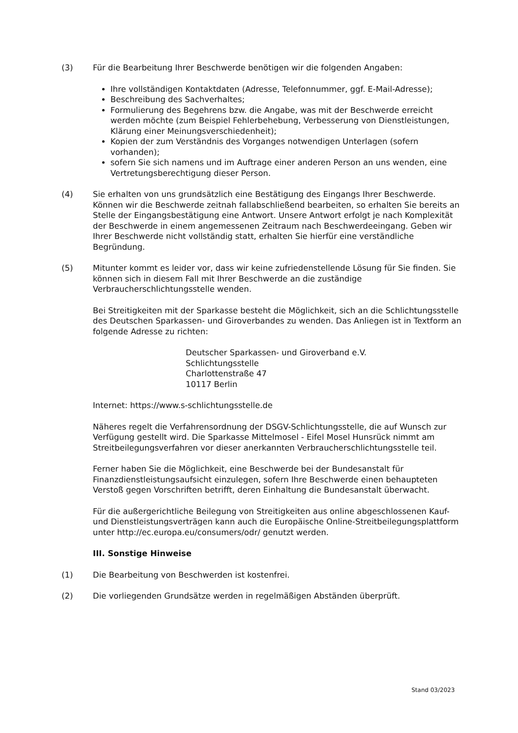(3) Für die Bearbeitung Ihrer Beschwerde benötigen wir die folgenden Angaben:
Ihre vollständigen Kontaktdaten (Adresse, Telefonnummer, ggf. E-Mail-Adresse);
Beschreibung des Sachverhaltes;
Formulierung des Begehrens bzw. die Angabe, was mit der Beschwerde erreicht werden möchte (zum Beispiel Fehlerbehebung, Verbesserung von Dienstleistungen, Klärung einer Meinungsverschiedenheit);
Kopien der zum Verständnis des Vorganges notwendigen Unterlagen (sofern vorhanden);
sofern Sie sich namens und im Auftrage einer anderen Person an uns wenden, eine Vertretungsberechtigung dieser Person.
(4) Sie erhalten von uns grundsätzlich eine Bestätigung des Eingangs Ihrer Beschwerde. Können wir die Beschwerde zeitnah fallabschließend bearbeiten, so erhalten Sie bereits an Stelle der Eingangsbestätigung eine Antwort. Unsere Antwort erfolgt je nach Komplexität der Beschwerde in einem angemessenen Zeitraum nach Beschwerdeeingang. Geben wir Ihrer Beschwerde nicht vollständig statt, erhalten Sie hierfür eine verständliche Begründung.
(5) Mitunter kommt es leider vor, dass wir keine zufriedenstellende Lösung für Sie finden. Sie können sich in diesem Fall mit Ihrer Beschwerde an die zuständige Verbraucherschlichtungsstelle wenden.
Bei Streitigkeiten mit der Sparkasse besteht die Möglichkeit, sich an die Schlichtungsstelle des Deutschen Sparkassen- und Giroverbandes zu wenden. Das Anliegen ist in Textform an folgende Adresse zu richten:
Deutscher Sparkassen- und Giroverband e.V.
Schlichtungsstelle
Charlottenstraße 47
10117 Berlin
Internet: https://www.s-schlichtungsstelle.de
Näheres regelt die Verfahrensordnung der DSGV-Schlichtungsstelle, die auf Wunsch zur Verfügung gestellt wird. Die Sparkasse Mittelmosel - Eifel Mosel Hunsrück nimmt am Streitbeilegungsverfahren vor dieser anerkannten Verbraucherschlichtungsstelle teil.
Ferner haben Sie die Möglichkeit, eine Beschwerde bei der Bundesanstalt für Finanzdienstleistungsaufsicht einzulegen, sofern Ihre Beschwerde einen behaupteten Verstoß gegen Vorschriften betrifft, deren Einhaltung die Bundesanstalt überwacht.
Für die außergerichtliche Beilegung von Streitigkeiten aus online abgeschlossenen Kauf- und Dienstleistungsverträgen kann auch die Europäische Online-Streitbeilegungsplattform unter http://ec.europa.eu/consumers/odr/ genutzt werden.
III. Sonstige Hinweise
(1) Die Bearbeitung von Beschwerden ist kostenfrei.
(2) Die vorliegenden Grundsätze werden in regelmäßigen Abständen überprüft.
Stand 03/2023